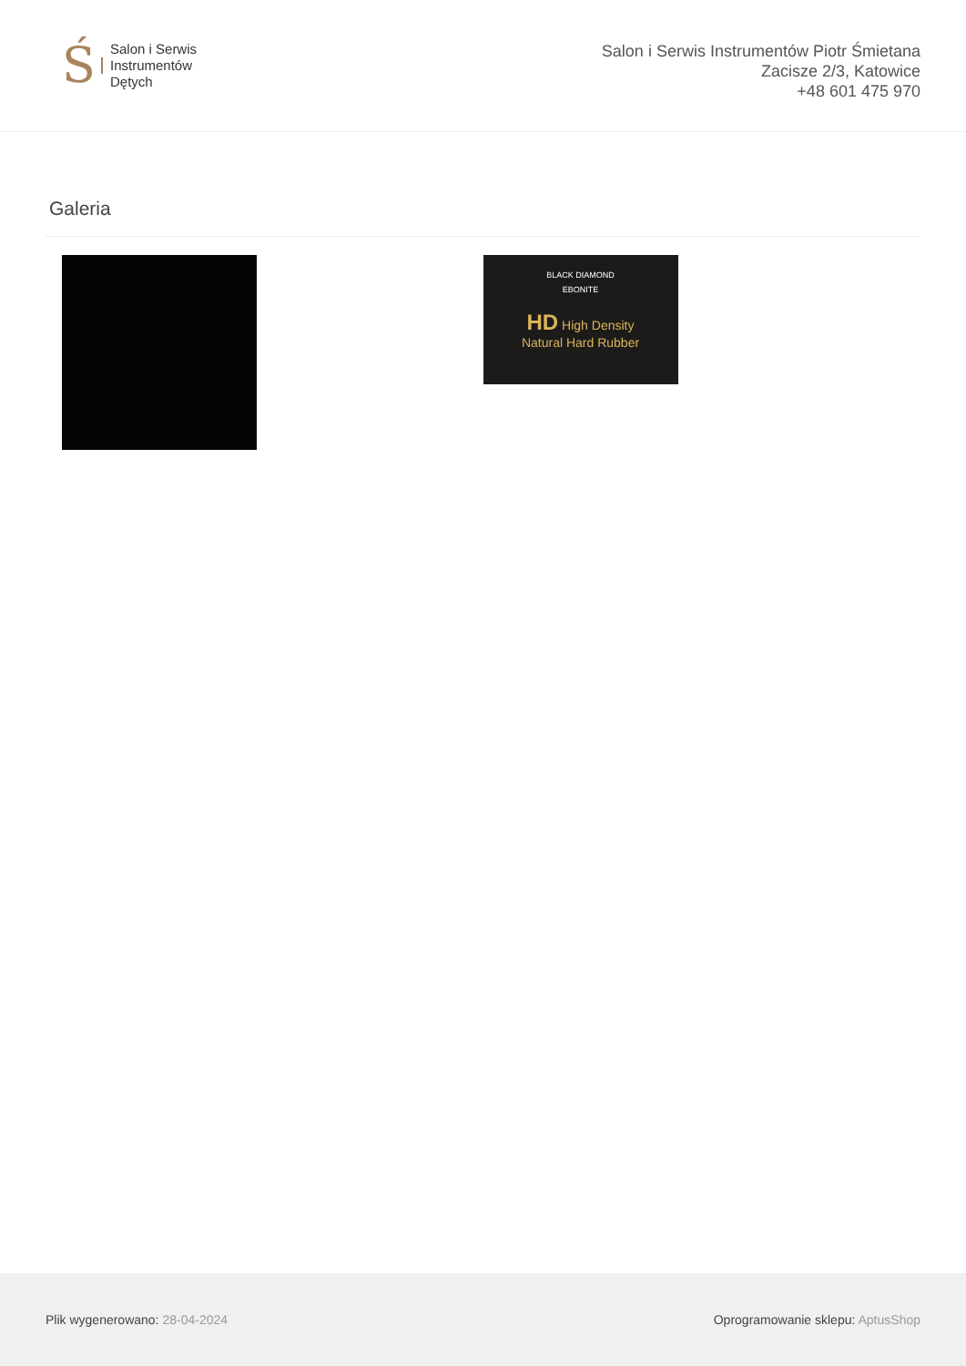Ś
Salon i Serwis
Instrumentów
Dętych
Salon i Serwis Instrumentów Piotr Śmietana
Zacisze 2/3, Katowice
+48 601 475 970
Galeria
BLACK DIAMOND
EBONITE
HD High Density
Natural Hard Rubber
Plik wygenerowano: 28-04-2024
Oprogramowanie sklepu: AptusShop